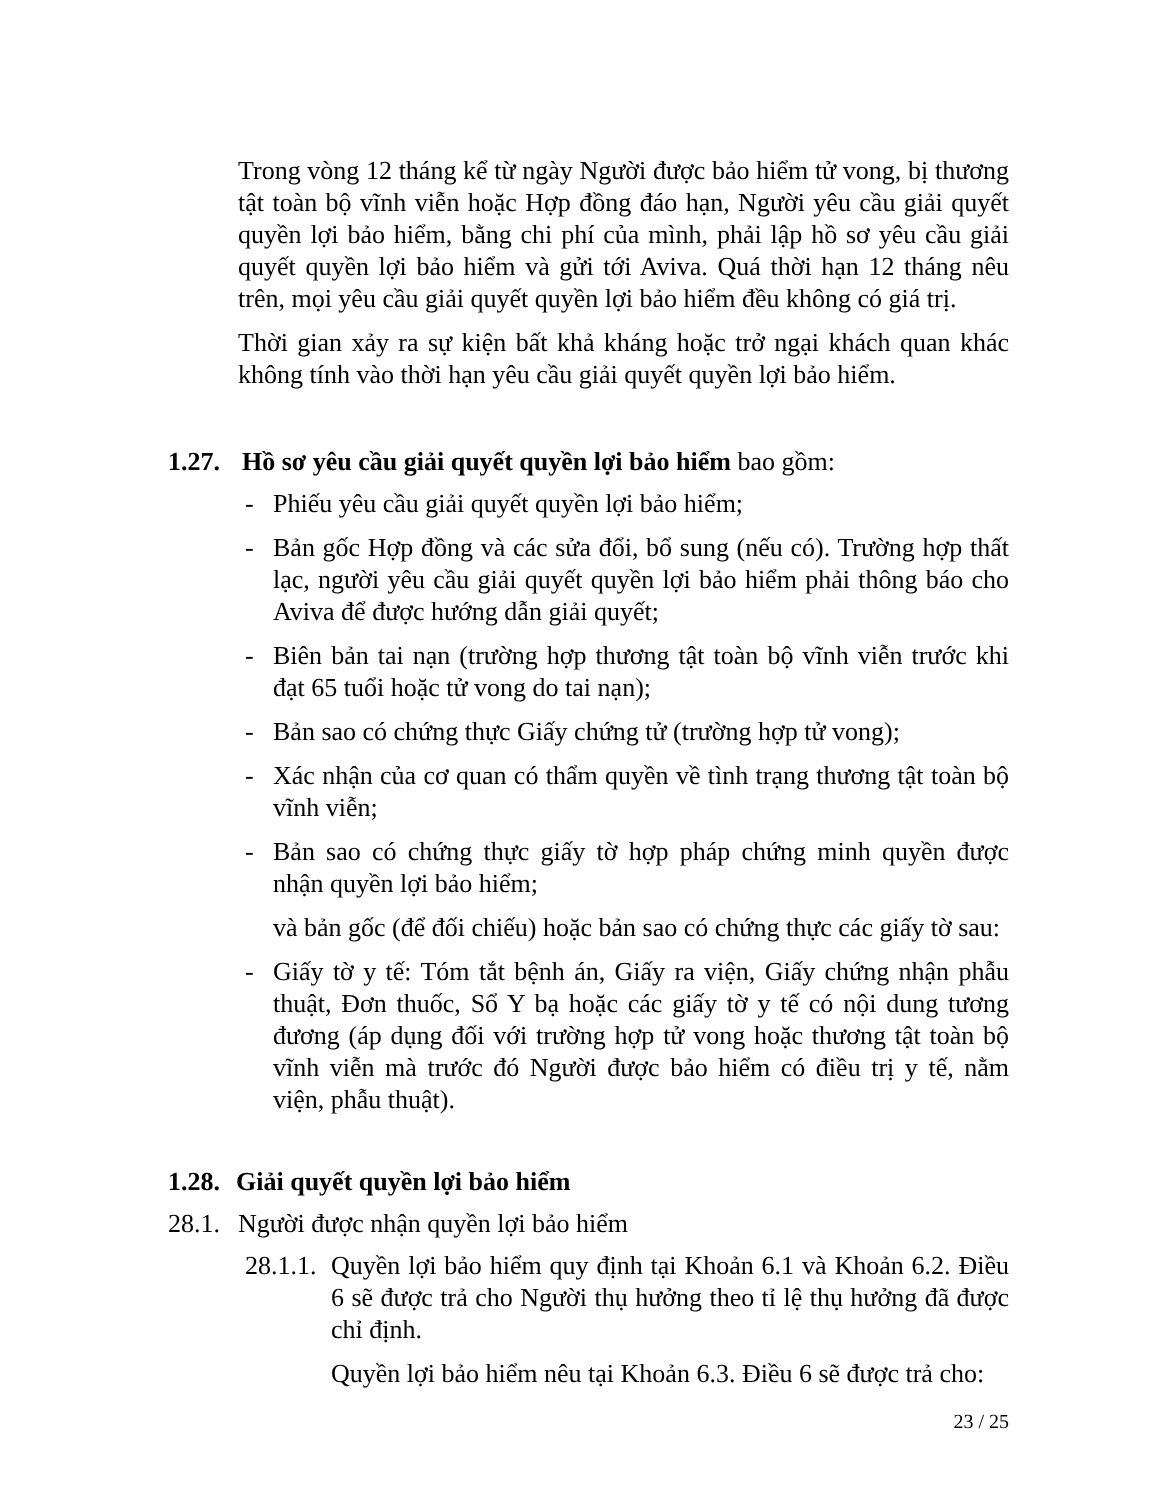Trong vòng 12 tháng kể từ ngày Người được bảo hiểm tử vong, bị thương tật toàn bộ vĩnh viễn hoặc Hợp đồng đáo hạn, Người yêu cầu giải quyết quyền lợi bảo hiểm, bằng chi phí của mình, phải lập hồ sơ yêu cầu giải quyết quyền lợi bảo hiểm và gửi tới Aviva. Quá thời hạn 12 tháng nêu trên, mọi yêu cầu giải quyết quyền lợi bảo hiểm đều không có giá trị.
Thời gian xảy ra sự kiện bất khả kháng hoặc trở ngại khách quan khác không tính vào thời hạn yêu cầu giải quyết quyền lợi bảo hiểm.
1.27. Hồ sơ yêu cầu giải quyết quyền lợi bảo hiểm bao gồm:
- Phiếu yêu cầu giải quyết quyền lợi bảo hiểm;
- Bản gốc Hợp đồng và các sửa đổi, bổ sung (nếu có). Trường hợp thất lạc, người yêu cầu giải quyết quyền lợi bảo hiểm phải thông báo cho Aviva để được hướng dẫn giải quyết;
- Biên bản tai nạn (trường hợp thương tật toàn bộ vĩnh viễn trước khi đạt 65 tuổi hoặc tử vong do tai nạn);
- Bản sao có chứng thực Giấy chứng tử (trường hợp tử vong);
- Xác nhận của cơ quan có thẩm quyền về tình trạng thương tật toàn bộ vĩnh viễn;
- Bản sao có chứng thực giấy tờ hợp pháp chứng minh quyền được nhận quyền lợi bảo hiểm;
và bản gốc (để đối chiếu) hoặc bản sao có chứng thực các giấy tờ sau:
- Giấy tờ y tế: Tóm tắt bệnh án, Giấy ra viện, Giấy chứng nhận phẫu thuật, Đơn thuốc, Sổ Y bạ hoặc các giấy tờ y tế có nội dung tương đương (áp dụng đối với trường hợp tử vong hoặc thương tật toàn bộ vĩnh viễn mà trước đó Người được bảo hiểm có điều trị y tế, nằm viện, phẫu thuật).
1.28. Giải quyết quyền lợi bảo hiểm
28.1. Người được nhận quyền lợi bảo hiểm
28.1.1.
Quyền lợi bảo hiểm quy định tại Khoản 6.1 và Khoản 6.2. Điều 6 sẽ được trả cho Người thụ hưởng theo tỉ lệ thụ hưởng đã được chỉ định.
Quyền lợi bảo hiểm nêu tại Khoản 6.3. Điều 6 sẽ được trả cho:
23 / 25